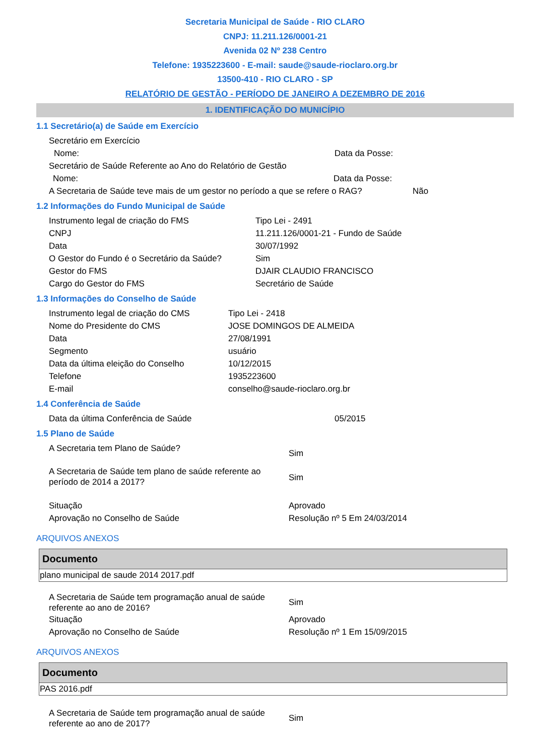Secretaria Municipal de Saúde - RIO CLARO
CNPJ: 11.211.126/0001-21
Avenida 02 Nº 238 Centro
Telefone: 1935223600 - E-mail: saude@saude-rioclaro.org.br
13500-410 - RIO CLARO - SP
RELATÓRIO DE GESTÃO - PERÍODO DE JANEIRO A DEZEMBRO DE 2016
1. IDENTIFICAÇÃO DO MUNICÍPIO
1.1 Secretário(a) de Saúde em Exercício
Secretário em Exercício
Nome: Data da Posse:
Secretário de Saúde Referente ao Ano do Relatório de Gestão
Nome: Data da Posse:
A Secretaria de Saúde teve mais de um gestor no período a que se refere o RAG? Não
1.2 Informações do Fundo Municipal de Saúde
Instrumento legal de criação do FMS Tipo Lei - 2491
CNPJ 11.211.126/0001-21 - Fundo de Saúde
Data 30/07/1992
O Gestor do Fundo é o Secretário da Saúde? Sim
Gestor do FMS DJAIR CLAUDIO FRANCISCO
Cargo do Gestor do FMS Secretário de Saúde
1.3 Informações do Conselho de Saúde
Instrumento legal de criação do CMS Tipo Lei - 2418
Nome do Presidente do CMS JOSE DOMINGOS DE ALMEIDA
Data 27/08/1991
Segmento usuário
Data da última eleição do Conselho 10/12/2015
Telefone 1935223600
E-mail conselho@saude-rioclaro.org.br
1.4 Conferência de Saúde
Data da última Conferência de Saúde 05/2015
1.5 Plano de Saúde
A Secretaria tem Plano de Saúde? Sim
A Secretaria de Saúde tem plano de saúde referente ao período de 2014 a 2017? Sim
Situação Aprovado
Aprovação no Conselho de Saúde Resolução nº 5 Em 24/03/2014
ARQUIVOS ANEXOS
| Documento |
| --- |
| plano municipal de saude 2014 2017.pdf |
A Secretaria de Saúde tem programação anual de saúde referente ao ano de 2016? Sim
Situação Aprovado
Aprovação no Conselho de Saúde Resolução nº 1 Em 15/09/2015
ARQUIVOS ANEXOS
| Documento |
| --- |
| PAS 2016.pdf |
A Secretaria de Saúde tem programação anual de saúde referente ao ano de 2017? Sim